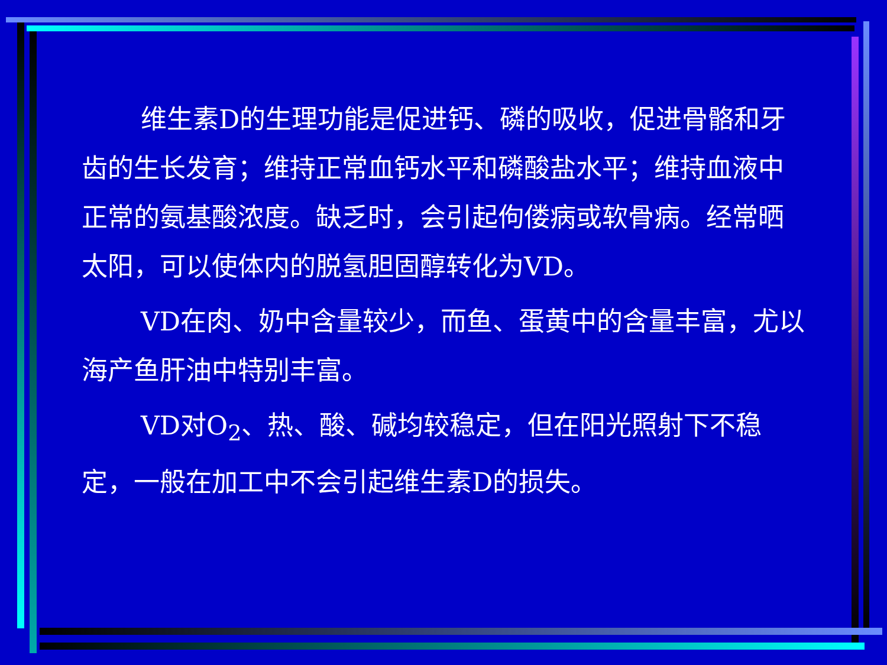维生素D的生理功能是促进钙、磷的吸收，促进骨骼和牙齿的生长发育；维持正常血钙水平和磷酸盐水平；维持血液中正常的氨基酸浓度。缺乏时，会引起佝偻病或软骨病。经常晒太阳，可以使体内的脱氢胆固醇转化为VD。
VD在肉、奶中含量较少，而鱼、蛋黄中的含量丰富，尤以海产鱼肝油中特别丰富。
VD对O<sub>2</sub>、热、酸、碱均较稳定，但在阳光照射下不稳定，一般在加工中不会引起维生素D的损失。